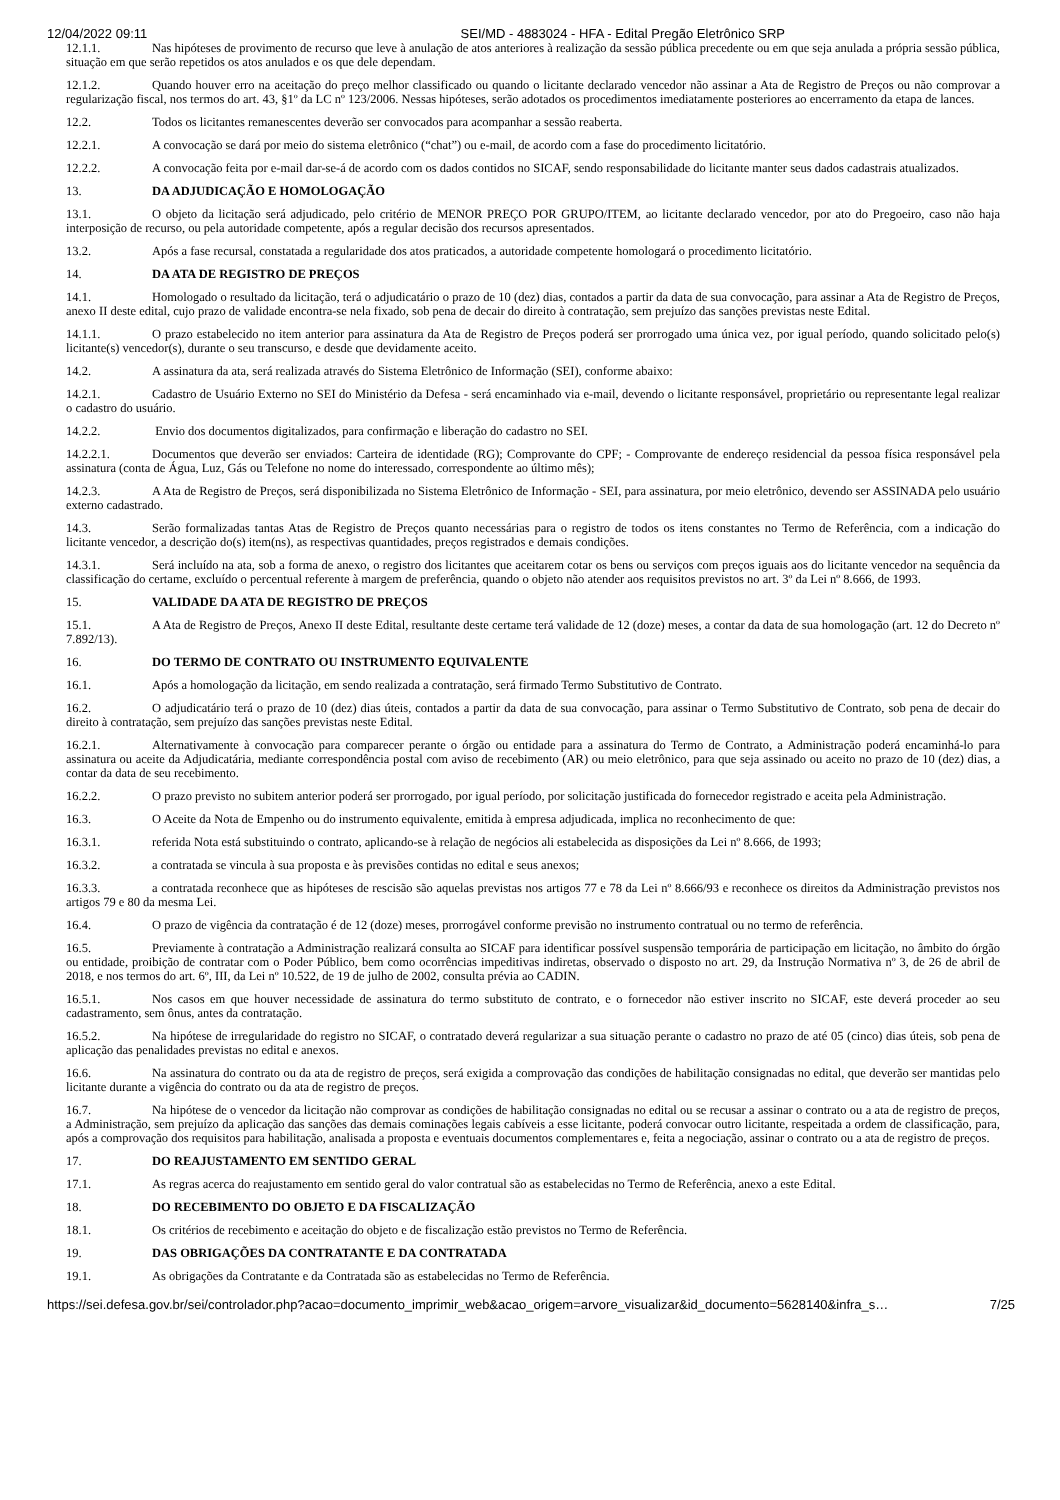12/04/2022 09:11 SEI/MD - 4883024 - HFA - Edital Pregão Eletrônico SRP
12.1.1. Nas hipóteses de provimento de recurso que leve à anulação de atos anteriores à realização da sessão pública precedente ou em que seja anulada a própria sessão pública, situação em que serão repetidos os atos anulados e os que dele dependam.
12.1.2. Quando houver erro na aceitação do preço melhor classificado ou quando o licitante declarado vencedor não assinar a Ata de Registro de Preços ou não comprovar a regularização fiscal, nos termos do art. 43, §1º da LC nº 123/2006. Nessas hipóteses, serão adotados os procedimentos imediatamente posteriores ao encerramento da etapa de lances.
12.2. Todos os licitantes remanescentes deverão ser convocados para acompanhar a sessão reaberta.
12.2.1. A convocação se dará por meio do sistema eletrônico (“chat”) ou e-mail, de acordo com a fase do procedimento licitatório.
12.2.2. A convocação feita por e-mail dar-se-á de acordo com os dados contidos no SICAF, sendo responsabilidade do licitante manter seus dados cadastrais atualizados.
13. DA ADJUDICAÇÃO E HOMOLOGAÇÃO
13.1. O objeto da licitação será adjudicado, pelo critério de MENOR PREÇO POR GRUPO/ITEM, ao licitante declarado vencedor, por ato do Pregoeiro, caso não haja interposição de recurso, ou pela autoridade competente, após a regular decisão dos recursos apresentados.
13.2. Após a fase recursal, constatada a regularidade dos atos praticados, a autoridade competente homologará o procedimento licitatório.
14. DA ATA DE REGISTRO DE PREÇOS
14.1. Homologado o resultado da licitação, terá o adjudicatário o prazo de 10 (dez) dias, contados a partir da data de sua convocação, para assinar a Ata de Registro de Preços, anexo II deste edital, cujo prazo de validade encontra-se nela fixado, sob pena de decair do direito à contratação, sem prejuízo das sanções previstas neste Edital.
14.1.1. O prazo estabelecido no item anterior para assinatura da Ata de Registro de Preços poderá ser prorrogado uma única vez, por igual período, quando solicitado pelo(s) licitante(s) vencedor(s), durante o seu transcurso, e desde que devidamente aceito.
14.2. A assinatura da ata, será realizada através do Sistema Eletrônico de Informação (SEI), conforme abaixo:
14.2.1. Cadastro de Usuário Externo no SEI do Ministério da Defesa - será encaminhado via e-mail, devendo o licitante responsável, proprietário ou representante legal realizar o cadastro do usuário.
14.2.2. Envio dos documentos digitalizados, para confirmação e liberação do cadastro no SEI.
14.2.2.1. Documentos que deverão ser enviados: Carteira de identidade (RG); Comprovante do CPF; - Comprovante de endereço residencial da pessoa física responsável pela assinatura (conta de Água, Luz, Gás ou Telefone no nome do interessado, correspondente ao último mês);
14.2.3. A Ata de Registro de Preços, será disponibilizada no Sistema Eletrônico de Informação - SEI, para assinatura, por meio eletrônico, devendo ser ASSINADA pelo usuário externo cadastrado.
14.3. Serão formalizadas tantas Atas de Registro de Preços quanto necessárias para o registro de todos os itens constantes no Termo de Referência, com a indicação do licitante vencedor, a descrição do(s) item(ns), as respectivas quantidades, preços registrados e demais condições.
14.3.1. Será incluído na ata, sob a forma de anexo, o registro dos licitantes que aceitarem cotar os bens ou serviços com preços iguais aos do licitante vencedor na sequência da classificação do certame, excluído o percentual referente à margem de preferência, quando o objeto não atender aos requisitos previstos no art. 3º da Lei nº 8.666, de 1993.
15. VALIDADE DA ATA DE REGISTRO DE PREÇOS
15.1. A Ata de Registro de Preços, Anexo II deste Edital, resultante deste certame terá validade de 12 (doze) meses, a contar da data de sua homologação (art. 12 do Decreto nº 7.892/13).
16. DO TERMO DE CONTRATO OU INSTRUMENTO EQUIVALENTE
16.1. Após a homologação da licitação, em sendo realizada a contratação, será firmado Termo Substitutivo de Contrato.
16.2. O adjudicatário terá o prazo de 10 (dez) dias úteis, contados a partir da data de sua convocação, para assinar o Termo Substitutivo de Contrato, sob pena de decair do direito à contratação, sem prejuízo das sanções previstas neste Edital.
16.2.1. Alternativamente à convocação para comparecer perante o órgão ou entidade para a assinatura do Termo de Contrato, a Administração poderá encaminhá-lo para assinatura ou aceite da Adjudicatária, mediante correspondência postal com aviso de recebimento (AR) ou meio eletrônico, para que seja assinado ou aceito no prazo de 10 (dez) dias, a contar da data de seu recebimento.
16.2.2. O prazo previsto no subitem anterior poderá ser prorrogado, por igual período, por solicitação justificada do fornecedor registrado e aceita pela Administração.
16.3. O Aceite da Nota de Empenho ou do instrumento equivalente, emitida à empresa adjudicada, implica no reconhecimento de que:
16.3.1. referida Nota está substituindo o contrato, aplicando-se à relação de negócios ali estabelecida as disposições da Lei nº 8.666, de 1993;
16.3.2. a contratada se vincula à sua proposta e às previsões contidas no edital e seus anexos;
16.3.3. a contratada reconhece que as hipóteses de rescisão são aquelas previstas nos artigos 77 e 78 da Lei nº 8.666/93 e reconhece os direitos da Administração previstos nos artigos 79 e 80 da mesma Lei.
16.4. O prazo de vigência da contratação é de 12 (doze) meses, prorrogável conforme previsão no instrumento contratual ou no termo de referência.
16.5. Previamente à contratação a Administração realizará consulta ao SICAF para identificar possível suspensão temporária de participação em licitação, no âmbito do órgão ou entidade, proibição de contratar com o Poder Público, bem como ocorrências impeditivas indiretas, observado o disposto no art. 29, da Instrução Normativa nº 3, de 26 de abril de 2018, e nos termos do art. 6º, III, da Lei nº 10.522, de 19 de julho de 2002, consulta prévia ao CADIN.
16.5.1. Nos casos em que houver necessidade de assinatura do termo substituto de contrato, e o fornecedor não estiver inscrito no SICAF, este deverá proceder ao seu cadastramento, sem ônus, antes da contratação.
16.5.2. Na hipótese de irregularidade do registro no SICAF, o contratado deverá regularizar a sua situação perante o cadastro no prazo de até 05 (cinco) dias úteis, sob pena de aplicação das penalidades previstas no edital e anexos.
16.6. Na assinatura do contrato ou da ata de registro de preços, será exigida a comprovação das condições de habilitação consignadas no edital, que deverão ser mantidas pelo licitante durante a vigência do contrato ou da ata de registro de preços.
16.7. Na hipótese de o vencedor da licitação não comprovar as condições de habilitação consignadas no edital ou se recusar a assinar o contrato ou a ata de registro de preços, a Administração, sem prejuízo da aplicação das sanções das demais cominações legais cabíveis a esse licitante, poderá convocar outro licitante, respeitada a ordem de classificação, para, após a comprovação dos requisitos para habilitação, analisada a proposta e eventuais documentos complementares e, feita a negociação, assinar o contrato ou a ata de registro de preços.
17. DO REAJUSTAMENTO EM SENTIDO GERAL
17.1. As regras acerca do reajustamento em sentido geral do valor contratual são as estabelecidas no Termo de Referência, anexo a este Edital.
18. DO RECEBIMENTO DO OBJETO E DA FISCALIZAÇÃO
18.1. Os critérios de recebimento e aceitação do objeto e de fiscalização estão previstos no Termo de Referência.
19. DAS OBRIGAÇÕES DA CONTRATANTE E DA CONTRATADA
19.1. As obrigações da Contratante e da Contratada são as estabelecidas no Termo de Referência.
https://sei.defesa.gov.br/sei/controlador.php?acao=documento_imprimir_web&acao_origem=arvore_visualizar&id_documento=5628140&infra_s… 7/25